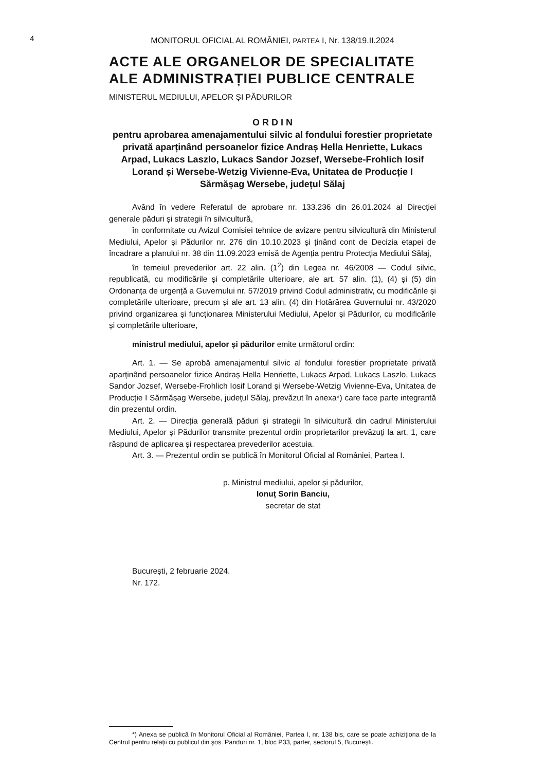4
MONITORUL OFICIAL AL ROMÂNIEI, PARTEA I, Nr. 138/19.II.2024
ACTE ALE ORGANELOR DE SPECIALITATE ALE ADMINISTRAȚIEI PUBLICE CENTRALE
MINISTERUL MEDIULUI, APELOR ȘI PĂDURILOR
O R D I N
pentru aprobarea amenajamentului silvic al fondului forestier proprietate privată aparținând persoanelor fizice Andraș Hella Henriette, Lukacs Arpad, Lukacs Laszlo, Lukacs Sandor Jozsef, Wersebe-Frohlich Iosif Lorand și Wersebe-Wetzig Vivienne-Eva, Unitatea de Producție I Sărmășag Wersebe, județul Sălaj
Având în vedere Referatul de aprobare nr. 133.236 din 26.01.2024 al Direcției generale păduri și strategii în silvicultură,
în conformitate cu Avizul Comisiei tehnice de avizare pentru silvicultură din Ministerul Mediului, Apelor și Pădurilor nr. 276 din 10.10.2023 și ținând cont de Decizia etapei de încadrare a planului nr. 38 din 11.09.2023 emisă de Agenția pentru Protecția Mediului Sălaj,
în temeiul prevederilor art. 22 alin. (1<sup>2</sup>) din Legea nr. 46/2008 — Codul silvic, republicată, cu modificările și completările ulterioare, ale art. 57 alin. (1), (4) și (5) din Ordonanța de urgență a Guvernului nr. 57/2019 privind Codul administrativ, cu modificările și completările ulterioare, precum și ale art. 13 alin. (4) din Hotărârea Guvernului nr. 43/2020 privind organizarea și funcționarea Ministerului Mediului, Apelor și Pădurilor, cu modificările și completările ulterioare,
ministrul mediului, apelor și pădurilor emite următorul ordin:
Art. 1. — Se aprobă amenajamentul silvic al fondului forestier proprietate privată aparținând persoanelor fizice Andraș Hella Henriette, Lukacs Arpad, Lukacs Laszlo, Lukacs Sandor Jozsef, Wersebe-Frohlich Iosif Lorand și Wersebe-Wetzig Vivienne-Eva, Unitatea de Producție I Sărmășag Wersebe, județul Sălaj, prevăzut în anexa*) care face parte integrantă din prezentul ordin.
Art. 2. — Direcția generală păduri și strategii în silvicultură din cadrul Ministerului Mediului, Apelor și Pădurilor transmite prezentul ordin proprietarilor prevăzuți la art. 1, care răspund de aplicarea și respectarea prevederilor acestuia.
Art. 3. — Prezentul ordin se publică în Monitorul Oficial al României, Partea I.
p. Ministrul mediului, apelor și pădurilor,
Ionuț Sorin Banciu,
secretar de stat
București, 2 februarie 2024.
Nr. 172.
*) Anexa se publică în Monitorul Oficial al României, Partea I, nr. 138 bis, care se poate achiziționa de la Centrul pentru relații cu publicul din șos. Panduri nr. 1, bloc P33, parter, sectorul 5, București.